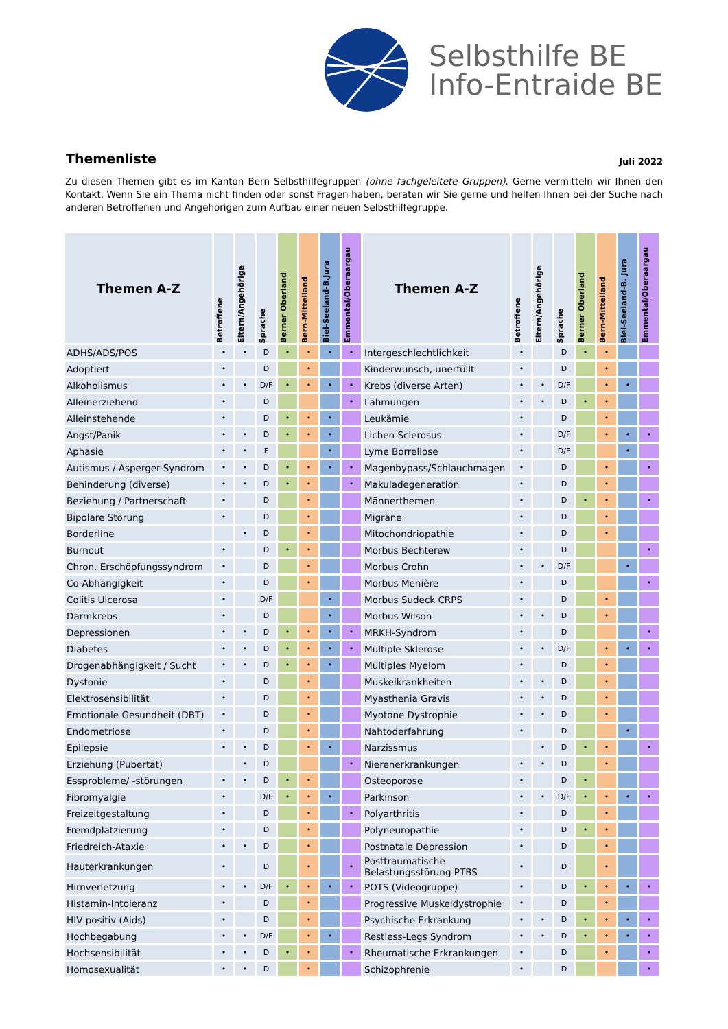Selbsthilfe BE
Info-Entraide BE
Themenliste
Juli 2022
Zu diesen Themen gibt es im Kanton Bern Selbsthilfegruppen (ohne fachgeleitete Gruppen). Gerne vermitteln wir Ihnen den Kontakt. Wenn Sie ein Thema nicht finden oder sonst Fragen haben, beraten wir Sie gerne und helfen Ihnen bei der Suche nach anderen Betroffenen und Angehörigen zum Aufbau einer neuen Selbsthilfegruppe.
| Themen A-Z | Betroffene | Eltern/Angehörige | Sprache | Berner Oberland | Bern-Mittelland | Biel-Seeland-B.Jura | Emmental/Oberaargau | Themen A-Z | Betroffene | Eltern/Angehörige | Sprache | Berner Oberland | Bern-Mittelland | Biel-Seeland-B. Jura | Emmental/Oberaargau |
| --- | --- | --- | --- | --- | --- | --- | --- | --- | --- | --- | --- | --- | --- | --- | --- |
| ADHS/ADS/POS | • | • | D | • | • | • | • | Intergeschlechtlichkeit | • | | D | • | • | | |
| Adoptiert | • | | D | | • | | | Kinderwunsch, unerfüllt | • | | D | | • | | |
| Alkoholismus | • | • | D/F | • | • | • | • | Krebs (diverse Arten) | • | • | D/F | | • | • | |
| Alleinerziehend | • | | D | | | | • | Lähmungen | • | • | D | • | • | | |
| Alleinstehende | • | | D | • | • | • | | Leukämie | • | | D | | • | | |
| Angst/Panik | • | • | D | • | • | • | | Lichen Sclerosus | • | | D/F | | • | • | • |
| Aphasie | • | • | F | | | • | | Lyme Borreliose | • | | D/F | | | • | |
| Autismus / Asperger-Syndrom | • | • | D | • | • | • | • | Magenbypass/Schlauchmagen | • | | D | | • | | • |
| Behinderung (diverse) | • | • | D | • | • | | • | Makuladegeneration | • | | D | | • | | |
| Beziehung / Partnerschaft | • | | D | | • | | | Männerthemen | • | | D | • | • | | • |
| Bipolare Störung | • | | D | | • | | | Migräne | • | | D | | • | | |
| Borderline | | • | D | | • | | | Mitochondriopathie | • | | D | | • | | |
| Burnout | • | | D | • | • | | | Morbus Bechterew | • | | D | | | | • |
| Chron. Erschöpfungssyndrom | • | | D | | • | | | Morbus Crohn | • | • | D/F | | | • | |
| Co-Abhängigkeit | • | | D | | • | | | Morbus Menière | • | | D | | | | • |
| Colitis Ulcerosa | • | | D/F | | | • | | Morbus Sudeck CRPS | • | | D | | • | | |
| Darmkrebs | • | | D | | | • | | Morbus Wilson | • | • | D | | • | | |
| Depressionen | • | • | D | • | • | • | • | MRKH-Syndrom | • | | D | | | | • |
| Diabetes | • | • | D | • | • | • | • | Multiple Sklerose | • | • | D/F | | • | • | • |
| Drogenabhängigkeit / Sucht | • | • | D | • | • | • | | Multiples Myelom | • | | D | | • | | |
| Dystonie | • | | D | | • | | | Muskelkrankheiten | • | • | D | | • | | |
| Elektrosensibilität | • | | D | | • | | | Myasthenia Gravis | • | • | D | | • | | |
| Emotionale Gesundheit (DBT) | • | | D | | • | | | Myotone Dystrophie | • | • | D | | • | | |
| Endometriose | • | | D | | • | | | Nahtoderfahrung | • | | D | | | • | |
| Epilepsie | • | • | D | | • | • | | Narzissmus | | • | D | • | • | | • |
| Erziehung (Pubertät) | | • | D | | | | • | Nierenerkrankungen | • | • | D | | • | | |
| Essprobleme/ -störungen | • | • | D | • | • | | | Osteoporose | • | | D | • | | | |
| Fibromyalgie | • | | D/F | • | • | • | | Parkinson | • | • | D/F | • | • | • | • |
| Freizeitgestaltung | • | | D | | • | | • | Polyarthritis | • | | D | | • | | |
| Fremdplatzierung | • | | D | | • | | | Polyneuropathie | • | | D | • | • | | |
| Friedreich-Ataxie | • | • | D | | • | | | Postnatale Depression | • | | D | | • | | |
| Hauterkrankungen | • | | D | | • | | • | Posttraumatische Belastungsstörung PTBS | • | | D | | • | | |
| Hirnverletzung | • | • | D/F | • | • | • | • | POTS (Videogruppe) | • | | D | • | • | • | • |
| Histamin-Intoleranz | • | | D | | • | | | Progressive Muskeldystrophie | • | | D | | • | | |
| HIV positiv (Aids) | • | | D | | • | | | Psychische Erkrankung | • | • | D | • | • | • | • |
| Hochbegabung | • | • | D/F | | • | • | | Restless-Legs Syndrom | • | • | D | • | • | • | • |
| Hochsensibilität | • | • | D | • | • | | • | Rheumatische Erkrankungen | • | | D | | • | | • |
| Homosexualität | • | • | D | | • | | | Schizophrenie | • | | D | | | | • |